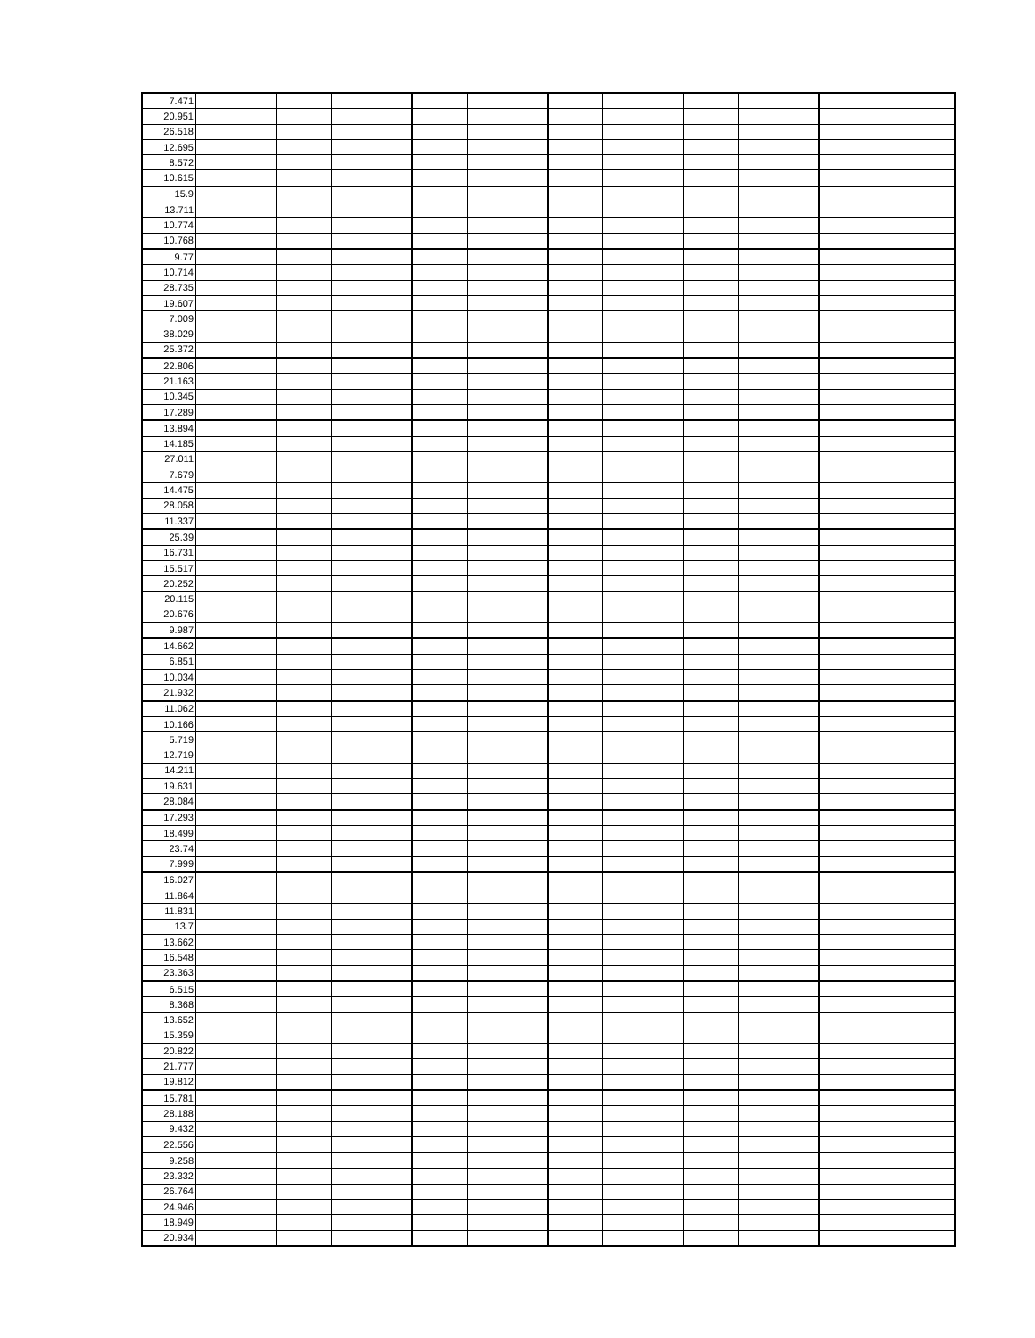| 7.471 | | | | | | | | | | | |
| 20.951 | | | | | | | | | | | |
| 26.518 | | | | | | | | | | | |
| 12.695 | | | | | | | | | | | |
| 8.572 | | | | | | | | | | | |
| 10.615 | | | | | | | | | | | |
| 15.9 | | | | | | | | | | | |
| 13.711 | | | | | | | | | | | |
| 10.774 | | | | | | | | | | | |
| 10.768 | | | | | | | | | | | |
| 9.77 | | | | | | | | | | | |
| 10.714 | | | | | | | | | | | |
| 28.735 | | | | | | | | | | | |
| 19.607 | | | | | | | | | | | |
| 7.009 | | | | | | | | | | | |
| 38.029 | | | | | | | | | | | |
| 25.372 | | | | | | | | | | | |
| 22.806 | | | | | | | | | | | |
| 21.163 | | | | | | | | | | | |
| 10.345 | | | | | | | | | | | |
| 17.289 | | | | | | | | | | | |
| 13.894 | | | | | | | | | | | |
| 14.185 | | | | | | | | | | | |
| 27.011 | | | | | | | | | | | |
| 7.679 | | | | | | | | | | | |
| 14.475 | | | | | | | | | | | |
| 28.058 | | | | | | | | | | | |
| 11.337 | | | | | | | | | | | |
| 25.39 | | | | | | | | | | | |
| 16.731 | | | | | | | | | | | |
| 15.517 | | | | | | | | | | | |
| 20.252 | | | | | | | | | | | |
| 20.115 | | | | | | | | | | | |
| 20.676 | | | | | | | | | | | |
| 9.987 | | | | | | | | | | | |
| 14.662 | | | | | | | | | | | |
| 6.851 | | | | | | | | | | | |
| 10.034 | | | | | | | | | | | |
| 21.932 | | | | | | | | | | | |
| 11.062 | | | | | | | | | | | |
| 10.166 | | | | | | | | | | | |
| 5.719 | | | | | | | | | | | |
| 12.719 | | | | | | | | | | | |
| 14.211 | | | | | | | | | | | |
| 19.631 | | | | | | | | | | | |
| 28.084 | | | | | | | | | | | |
| 17.293 | | | | | | | | | | | |
| 18.499 | | | | | | | | | | | |
| 23.74 | | | | | | | | | | | |
| 7.999 | | | | | | | | | | | |
| 16.027 | | | | | | | | | | | |
| 11.864 | | | | | | | | | | | |
| 11.831 | | | | | | | | | | | |
| 13.7 | | | | | | | | | | | |
| 13.662 | | | | | | | | | | | |
| 16.548 | | | | | | | | | | | |
| 23.363 | | | | | | | | | | | |
| 6.515 | | | | | | | | | | | |
| 8.368 | | | | | | | | | | | |
| 13.652 | | | | | | | | | | | |
| 15.359 | | | | | | | | | | | |
| 20.822 | | | | | | | | | | | |
| 21.777 | | | | | | | | | | | |
| 19.812 | | | | | | | | | | | |
| 15.781 | | | | | | | | | | | |
| 28.188 | | | | | | | | | | | |
| 9.432 | | | | | | | | | | | |
| 22.556 | | | | | | | | | | | |
| 9.258 | | | | | | | | | | | |
| 23.332 | | | | | | | | | | | |
| 26.764 | | | | | | | | | | | |
| 24.946 | | | | | | | | | | | |
| 18.949 | | | | | | | | | | | |
| 20.934 | | | | | | | | | | | |